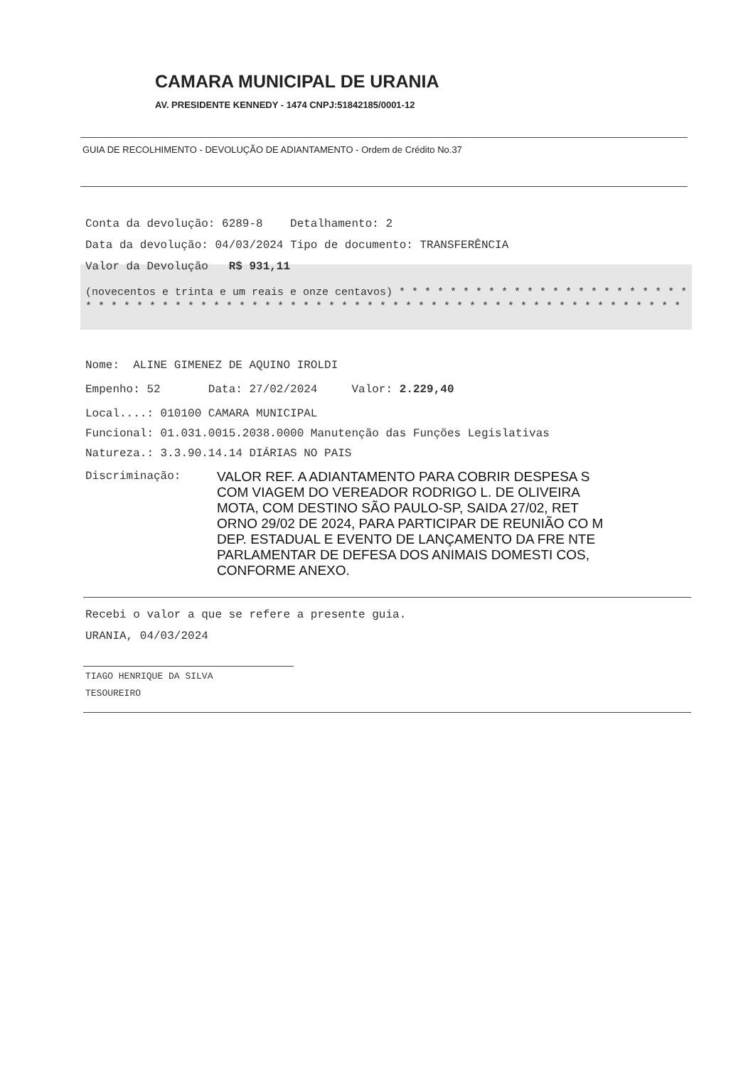CAMARA MUNICIPAL DE URANIA
AV. PRESIDENTE KENNEDY - 1474 CNPJ:51842185/0001-12
GUIA DE RECOLHIMENTO - DEVOLUÇÃO DE ADIANTAMENTO - Ordem de Crédito No.37
Conta da devolução: 6289-8 Detalhamento: 2
Data da devolução: 04/03/2024 Tipo de documento: TRANSFERÊNCIA
Valor da Devolução R$ 931,11
(novecentos e trinta e um reais e onze centavos) * * * * * * * * * * * * * * * * * * * * * * * * * * * * * * * * * * * * * * * * * * * * * * * * * * * * * * * * * * * * * * * * * * * * * *
Nome: ALINE GIMENEZ DE AQUINO IROLDI
Empenho: 52 Data: 27/02/2024 Valor: 2.229,40
Local....: 010100 CAMARA MUNICIPAL
Funcional: 01.031.0015.2038.0000 Manutenção das Funções Legislativas
Natureza.: 3.3.90.14.14 DIÁRIAS NO PAIS
Discriminação:
VALOR REF. A ADIANTAMENTO PARA COBRIR DESPESA S COM VIAGEM DO VEREADOR RODRIGO L. DE OLIVEIRA MOTA, COM DESTINO SÃO PAULO-SP, SAIDA 27/02, RET ORNO 29/02 DE 2024, PARA PARTICIPAR DE REUNIÃO CO M DEP. ESTADUAL E EVENTO DE LANÇAMENTO DA FRE NTE PARLAMENTAR DE DEFESA DOS ANIMAIS DOMESTI COS, CONFORME ANEXO.
Recebi o valor a que se refere a presente guia.
URANIA, 04/03/2024
TIAGO HENRIQUE DA SILVA
TESOUREIRO